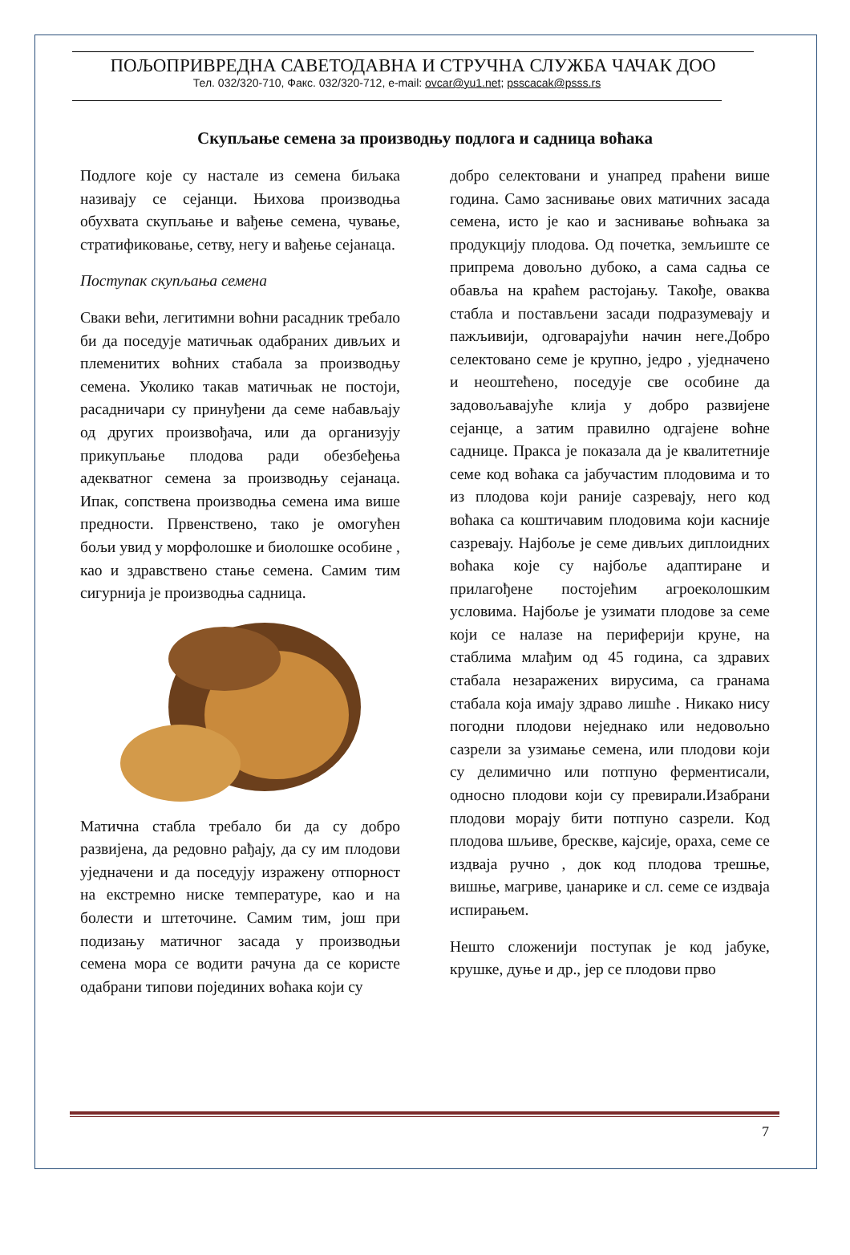ПОЉОПРИВРЕДНА САВЕТОДАВНА И СТРУЧНА СЛУЖБА ЧАЧАК ДОО
Тел. 032/320-710, Факс. 032/320-712, e-mail: ovcar@yu1.net; psscacak@psss.rs
Скупљање семена за производњу подлога и садница воћака
Подлоге које су настале из семена биљака називају се сејанци. Њихова производња обухвата скупљање и вађење семена, чување, стратификовање, сетву, негу и вађење сејанаца.
Поступак скупљања семена
Сваки већи, легитимни воћни расадник требало би да поседује матичњак одабраних дивљих и племенитих воћних стабала за производњу семена. Уколико такав матичњак не постоји, расадничари су принуђени да семе набављају од других произвођача, или да организују прикупљање плодова ради обезбеђења адекватног семена за производњу сејанаца. Ипак, сопствена производња семена има више предности. Првенствено, тако је омогућен бољи увид у морфолошке и биолошке особине , као и здравствено стање семена. Самим тим сигурнија је производња садница.
Матична стабла требало би да су добро развијена, да редовно рађају, да су им плодови уједначени и да поседују изражену отпорност на екстремно ниске температуре, као и на болести и штеточине. Самим тим, још при подизању матичног засада у производњи семена мора се водити рачуна да се користе одабрани типови појединих воћака који су
добро селектовани и унапред праћени више година. Само заснивање ових матичних засада семена, исто је као и заснивање воћњака за продукцију плодова. Од почетка, земљиште се припрема довољно дубоко, а сама садња се обавља на краћем растојању. Такође, оваква стабла и постављени засади подразумевају и пажљивији, одговарајући начин неге.Добро селектовано семе је крупно, једро , уједначено и неоштећено, поседује све особине да задовољавајуће клија у добро развијене сејанце, а затим правилно одгајене воћне саднице. Пракса је показала да је квалитетније семе код воћака са јабучастим плодовима и то из плодова који раније сазревају, него код воћака са коштичавим плодовима који касније сазревају. Најбоље је семе дивљих диплоидних воћака које су најбоље адаптиране и прилагођене постојећим агроеколошким условима. Најбоље је узимати плодове за семе који се налазе на периферији круне, на стаблима млађим од 45 година, са здравих стабала незаражених вирусима, са гранама стабала која имају здраво лишће . Никако нису погодни плодови неједнако или недовољно сазрели за узимање семена, или плодови који су делимично или потпуно ферментисали, односно плодови који су превирали.Изабрани плодови морају бити потпуно сазрели. Код плодова шљиве, брескве, кајсије, ораха, семе се издваја ручно , док код плодова трешње, вишње, магриве, џанарике и сл. семе се издваја испирањем.
Нешто сложенији поступак је код јабуке, крушке, дуње и др., јер се плодови прво
7